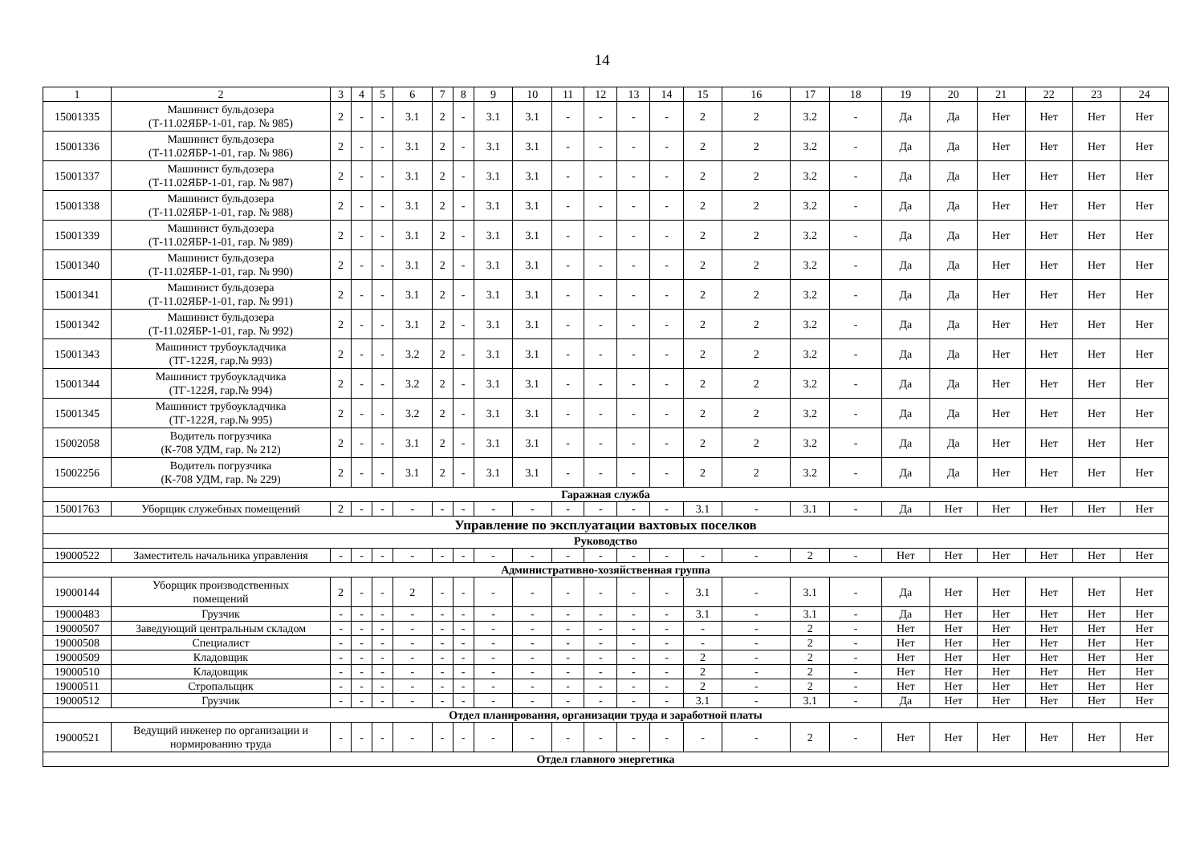14
| 1 | 2 | 3 | 4 | 5 | 6 | 7 | 8 | 9 | 10 | 11 | 12 | 13 | 14 | 15 | 16 | 17 | 18 | 19 | 20 | 21 | 22 | 23 | 24 |
| --- | --- | --- | --- | --- | --- | --- | --- | --- | --- | --- | --- | --- | --- | --- | --- | --- | --- | --- | --- | --- | --- | --- | --- |
| 15001335 | Машинист бульдозера (Т-11.02ЯБР-1-01, гар. № 985) | 2 | - | - | 3.1 | 2 | - | 3.1 | 3.1 | - | - | - | - | 2 | 2 | 3.2 | - | Да | Да | Нет | Нет | Нет | Нет |
| 15001336 | Машинист бульдозера (Т-11.02ЯБР-1-01, гар. № 986) | 2 | - | - | 3.1 | 2 | - | 3.1 | 3.1 | - | - | - | - | 2 | 2 | 3.2 | - | Да | Да | Нет | Нет | Нет | Нет |
| 15001337 | Машинист бульдозера (Т-11.02ЯБР-1-01, гар. № 987) | 2 | - | - | 3.1 | 2 | - | 3.1 | 3.1 | - | - | - | - | 2 | 2 | 3.2 | - | Да | Да | Нет | Нет | Нет | Нет |
| 15001338 | Машинист бульдозера (Т-11.02ЯБР-1-01, гар. № 988) | 2 | - | - | 3.1 | 2 | - | 3.1 | 3.1 | - | - | - | - | 2 | 2 | 3.2 | - | Да | Да | Нет | Нет | Нет | Нет |
| 15001339 | Машинист бульдозера (Т-11.02ЯБР-1-01, гар. № 989) | 2 | - | - | 3.1 | 2 | - | 3.1 | 3.1 | - | - | - | - | 2 | 2 | 3.2 | - | Да | Да | Нет | Нет | Нет | Нет |
| 15001340 | Машинист бульдозера (Т-11.02ЯБР-1-01, гар. № 990) | 2 | - | - | 3.1 | 2 | - | 3.1 | 3.1 | - | - | - | - | 2 | 2 | 3.2 | - | Да | Да | Нет | Нет | Нет | Нет |
| 15001341 | Машинист бульдозера (Т-11.02ЯБР-1-01, гар. № 991) | 2 | - | - | 3.1 | 2 | - | 3.1 | 3.1 | - | - | - | - | 2 | 2 | 3.2 | - | Да | Да | Нет | Нет | Нет | Нет |
| 15001342 | Машинист бульдозера (Т-11.02ЯБР-1-01, гар. № 992) | 2 | - | - | 3.1 | 2 | - | 3.1 | 3.1 | - | - | - | - | 2 | 2 | 3.2 | - | Да | Да | Нет | Нет | Нет | Нет |
| 15001343 | Машинист трубоукладчика (ТГ-122Я, гар.№ 993) | 2 | - | - | 3.2 | 2 | - | 3.1 | 3.1 | - | - | - | - | 2 | 2 | 3.2 | - | Да | Да | Нет | Нет | Нет | Нет |
| 15001344 | Машинист трубоукладчика (ТГ-122Я, гар.№ 994) | 2 | - | - | 3.2 | 2 | - | 3.1 | 3.1 | - | - | - | - | 2 | 2 | 3.2 | - | Да | Да | Нет | Нет | Нет | Нет |
| 15001345 | Машинист трубоукладчика (ТГ-122Я, гар.№ 995) | 2 | - | - | 3.2 | 2 | - | 3.1 | 3.1 | - | - | - | - | 2 | 2 | 3.2 | - | Да | Да | Нет | Нет | Нет | Нет |
| 15002058 | Водитель погрузчика (К-708 УДМ, гар. № 212) | 2 | - | - | 3.1 | 2 | - | 3.1 | 3.1 | - | - | - | - | 2 | 2 | 3.2 | - | Да | Да | Нет | Нет | Нет | Нет |
| 15002256 | Водитель погрузчика (К-708 УДМ, гар. № 229) | 2 | - | - | 3.1 | 2 | - | 3.1 | 3.1 | - | - | - | - | 2 | 2 | 3.2 | - | Да | Да | Нет | Нет | Нет | Нет |
| Гаражная служба | | | | | | | | | | | | | | | | | | | | | | | |
| 15001763 | Уборщик служебных помещений | 2 | - | - | - | - | - | - | - | - | - | - | - | 3.1 | - | 3.1 | - | Да | Нет | Нет | Нет | Нет | Нет |
| Управление по эксплуатации вахтовых поселков | | | | | | | | | | | | | | | | | | | | | | | |
| Руководство | | | | | | | | | | | | | | | | | | | | | | | |
| 19000522 | Заместитель начальника управления | - | - | - | - | - | - | - | - | - | - | - | - | - | - | 2 | - | Нет | Нет | Нет | Нет | Нет | Нет |
| Административно-хозяйственная группа | | | | | | | | | | | | | | | | | | | | | | | |
| 19000144 | Уборщик производственных помещений | 2 | - | - | 2 | - | - | - | - | - | - | - | - | 3.1 | - | 3.1 | - | Да | Нет | Нет | Нет | Нет | Нет |
| 19000483 | Грузчик | - | - | - | - | - | - | - | - | - | - | - | - | 3.1 | - | 3.1 | - | Да | Нет | Нет | Нет | Нет | Нет |
| 19000507 | Заведующий центральным складом | - | - | - | - | - | - | - | - | - | - | - | - | - | - | 2 | - | Нет | Нет | Нет | Нет | Нет | Нет |
| 19000508 | Специалист | - | - | - | - | - | - | - | - | - | - | - | - | - | - | 2 | - | Нет | Нет | Нет | Нет | Нет | Нет |
| 19000509 | Кладовщик | - | - | - | - | - | - | - | - | - | - | - | - | 2 | - | 2 | - | Нет | Нет | Нет | Нет | Нет | Нет |
| 19000510 | Кладовщик | - | - | - | - | - | - | - | - | - | - | - | - | 2 | - | 2 | - | Нет | Нет | Нет | Нет | Нет | Нет |
| 19000511 | Стропальщик | - | - | - | - | - | - | - | - | - | - | - | - | 2 | - | 2 | - | Нет | Нет | Нет | Нет | Нет | Нет |
| 19000512 | Грузчик | - | - | - | - | - | - | - | - | - | - | - | - | 3.1 | - | 3.1 | - | Да | Нет | Нет | Нет | Нет | Нет |
| Отдел планирования, организации труда и заработной платы | | | | | | | | | | | | | | | | | | | | | | | |
| 19000521 | Ведущий инженер по организации и нормированию труда | - | - | - | - | - | - | - | - | - | - | - | - | - | - | 2 | - | Нет | Нет | Нет | Нет | Нет | Нет |
| Отдел главного энергетика | | | | | | | | | | | | | | | | | | | | | | | |